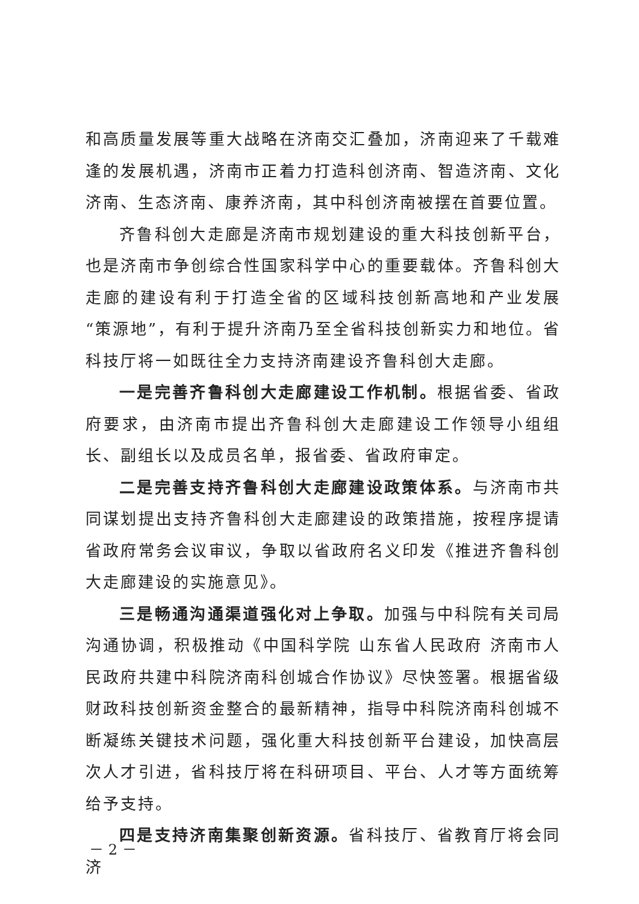和高质量发展等重大战略在济南交汇叠加，济南迎来了千载难逢的发展机遇，济南市正着力打造科创济南、智造济南、文化济南、生态济南、康养济南，其中科创济南被摆在首要位置。
齐鲁科创大走廊是济南市规划建设的重大科技创新平台，也是济南市争创综合性国家科学中心的重要载体。齐鲁科创大走廊的建设有利于打造全省的区域科技创新高地和产业发展“策源地”，有利于提升济南乃至全省科技创新实力和地位。省科技厅将一如既往全力支持济南建设齐鲁科创大走廊。
一是完善齐鲁科创大走廊建设工作机制。根据省委、省政府要求，由济南市提出齐鲁科创大走廊建设工作领导小组组长、副组长以及成员名单，报省委、省政府审定。
二是完善支持齐鲁科创大走廊建设政策体系。与济南市共同谋划提出支持齐鲁科创大走廊建设的政策措施，按程序提请省政府常务会议审议，争取以省政府名义印发《推进齐鲁科创大走廊建设的实施意见》。
三是畅通沟通渠道强化对上争取。加强与中科院有关司局沟通协调，积极推动《中国科学院 山东省人民政府 济南市人民政府共建中科院济南科创城合作协议》尽快签署。根据省级财政科技创新资金整合的最新精神，指导中科院济南科创城不断凝练关键技术问题，强化重大科技创新平台建设，加快高层次人才引进，省科技厅将在科研项目、平台、人才等方面统筹给予支持。
四是支持济南集聚创新资源。省科技厅、省教育厅将会同济
－ 2 －